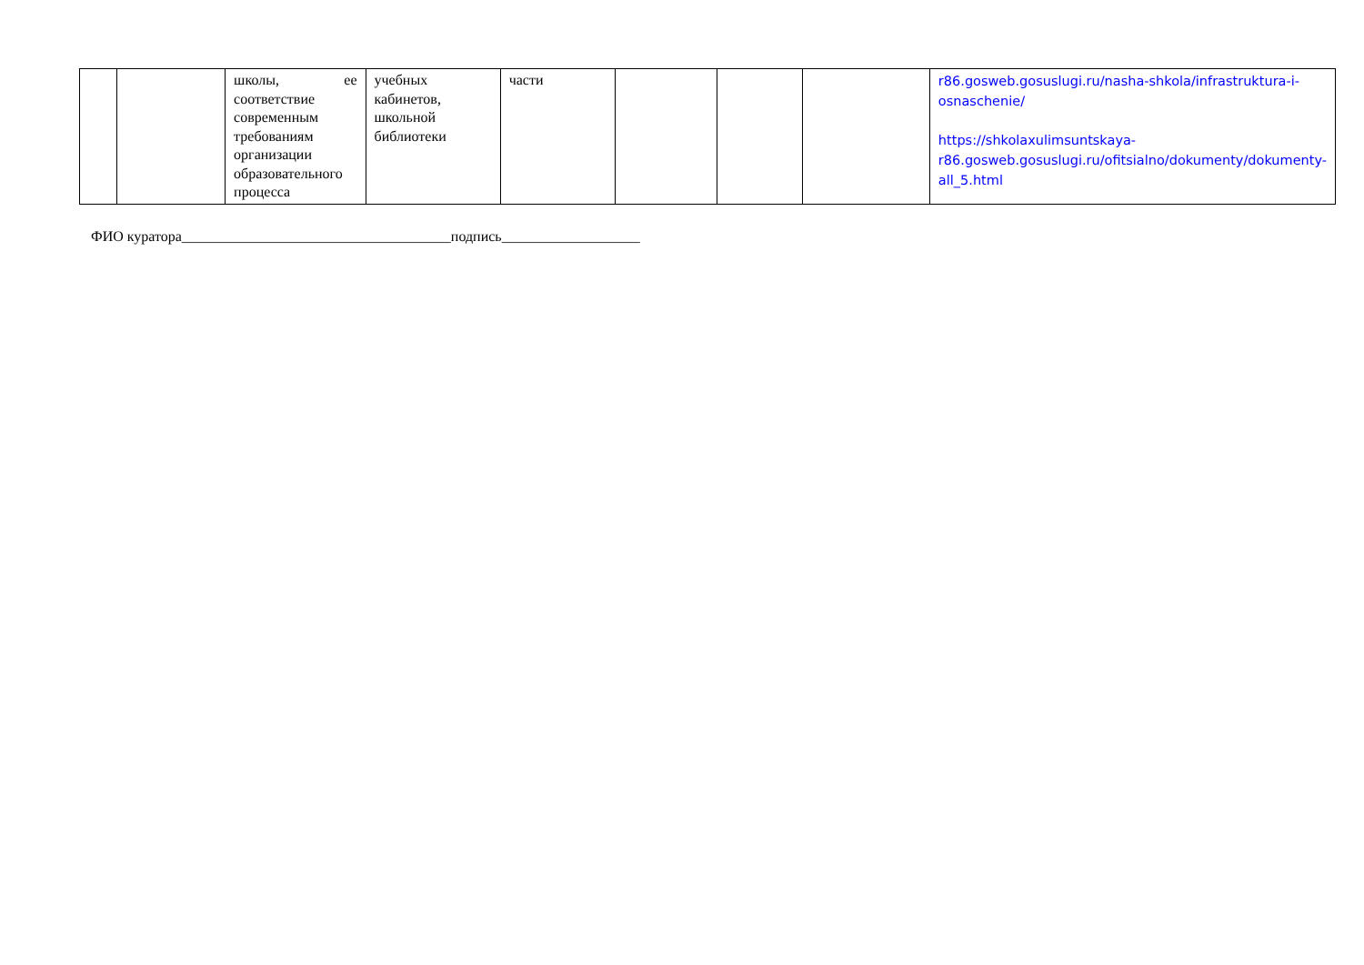| | | школы, ее соответствие современным требованиям организации образовательного процесса | учебных кабинетов, школьной библиотеки | части | | | | r86.gosweb.gosuslugi.ru/nasha-shkola/infrastruktura-i-osnaschenie/ https://shkolaxulimsuntskaya-r86.gosweb.gosuslugi.ru/ofitsialno/dokumenty/dokumenty-all_5.html |
ФИО куратора_____________________________________подпись___________________